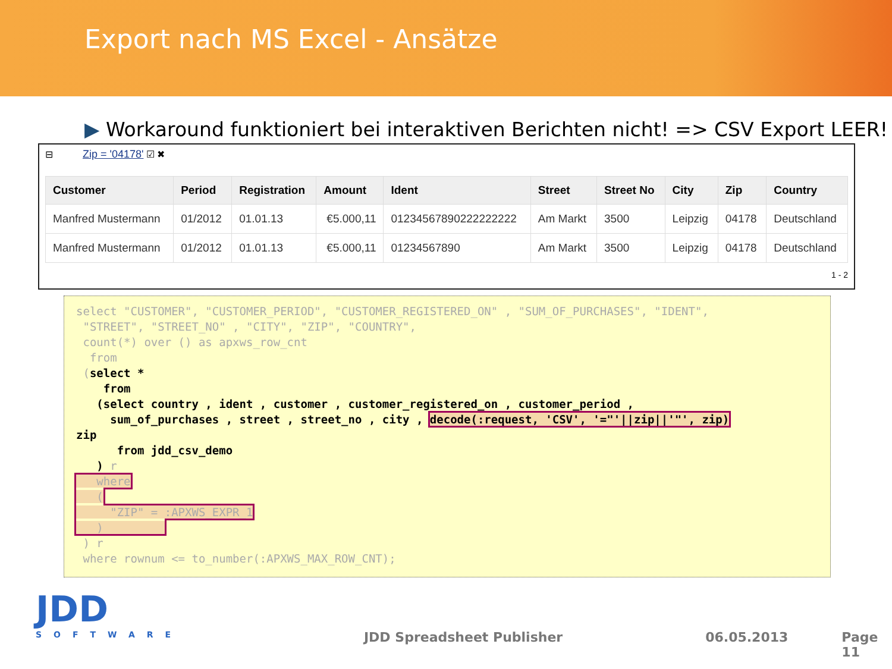Export nach MS Excel - Ansätze
▶ Workaround funktioniert bei interaktiven Berichten nicht! => CSV Export LEER!
⊟ Zip = '04178' ☑ ✖
| Customer | Period | Registration | Amount | Ident | Street | Street No | City | Zip | Country |
| --- | --- | --- | --- | --- | --- | --- | --- | --- | --- |
| Manfred Mustermann | 01/2012 | 01.01.13 | €5.000,11 | 01234567890222222222 | Am Markt | 3500 | Leipzig | 04178 | Deutschland |
| Manfred Mustermann | 01/2012 | 01.01.13 | €5.000,11 | 01234567890 | Am Markt | 3500 | Leipzig | 04178 | Deutschland |
1 - 2
select "CUSTOMER", "CUSTOMER_PERIOD", "CUSTOMER_REGISTERED_ON" , "SUM_OF_PURCHASES", "IDENT", "STREET", "STREET_NO" , "CITY", "ZIP", "COUNTRY", count(*) over () as apxws_row_cnt from (select * from (select country , ident , customer , customer_registered_on , customer_period , sum_of_purchases , street , street_no , city , decode(:request, 'CSV', '="'||zip||'"', zip) zip from jdd_csv_demo ) r where ( "ZIP" = :APXWS_EXPR_1 ) ) r where rownum <= to_number(:APXWS_MAX_ROW_CNT);
JDD
SOFTWARE
JDD Spreadsheet Publisher 06.05.2013 Page 11